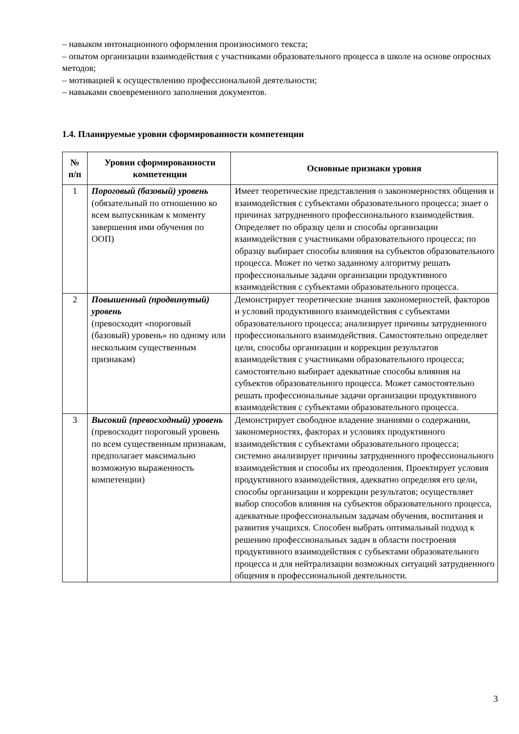– навыком интонационного оформления произносимого текста;
– опытом организации взаимодействия с участниками образовательного процесса в школе на основе опросных методов;
– мотивацией к осуществлению профессиональной деятельности;
– навыками своевременного заполнения документов.
1.4. Планируемые уровни сформированности компетенции
| № п/п | Уровни сформированности компетенции | Основные признаки уровня |
| --- | --- | --- |
| 1 | Пороговый (базовый) уровень (обязательный по отношению ко всем выпускникам к моменту завершения ими обучения по ООП) | Имеет теоретические представления о закономерностях общения и взаимодействия с субъектами образовательного процесса; знает о причинах затрудненного профессионального взаимодействия. Определяет по образцу цели и способы организации взаимодействия с участниками образовательного процесса; по образцу выбирает способы влияния на субъектов образовательного процесса. Может по четко заданному алгоритму решать профессиональные задачи организации продуктивного взаимодействия с субъектами образовательного процесса. |
| 2 | Повышенный (продвинутый) уровень (превосходит «пороговый (базовый) уровень» по одному или нескольким существенным признакам) | Демонстрирует теоретические знания закономерностей, факторов и условий продуктивного взаимодействия с субъектами образовательного процесса; анализирует причины затрудненного профессионального взаимодействия. Самостоятельно определяет цели, способы организации и коррекции результатов взаимодействия с участниками образовательного процесса; самостоятельно выбирает адекватные способы влияния на субъектов образовательного процесса. Может самостоятельно решать профессиональные задачи организации продуктивного взаимодействия с субъектами образовательного процесса. |
| 3 | Высокий (превосходный) уровень (превосходит пороговый уровень по всем существенным признакам, предполагает максимально возможную выраженность компетенции) | Демонстрирует свободное владение знаниями о содержании, закономерностях, факторах и условиях продуктивного взаимодействия с субъектами образовательного процесса; системно анализирует причины затрудненного профессионального взаимодействия и способы их преодоления. Проектирует условия продуктивного взаимодействия, адекватно определяя его цели, способы организации и коррекции результатов; осуществляет выбор способов влияния на субъектов образовательного процесса, адекватные профессиональным задачам обучения, воспитания и развития учащихся. Способен выбрать оптимальный подход к решению профессиональных задач в области построения продуктивного взаимодействия с субъектами образовательного процесса и для нейтрализации возможных ситуаций затрудненного общения в профессиональной деятельности. |
3